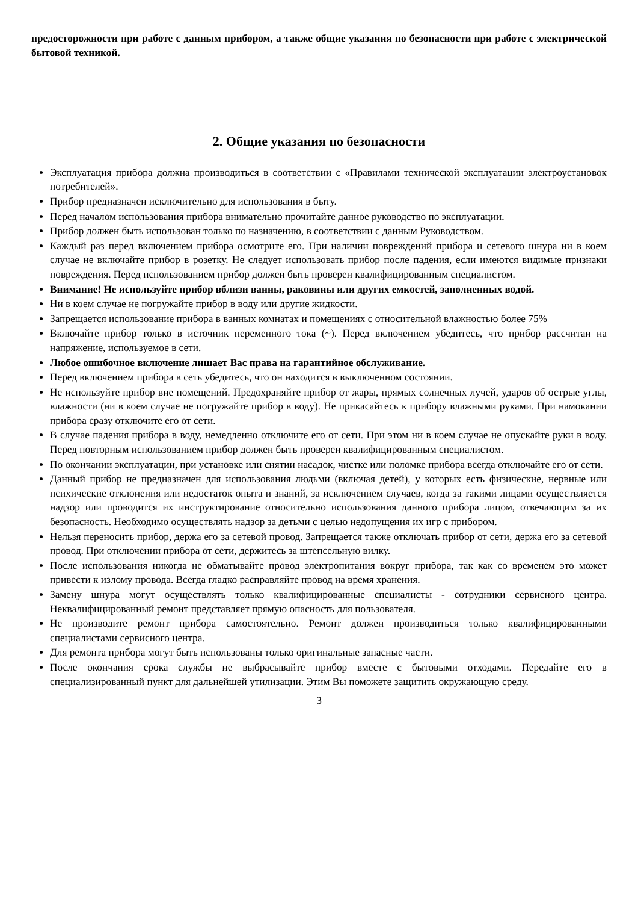предосторожности при работе с данным прибором, а также общие указания по безопасности при работе с электрической бытовой техникой.
2. Общие указания по безопасности
Эксплуатация прибора должна производиться в соответствии с «Правилами технической эксплуатации электроустановок потребителей».
Прибор предназначен исключительно для использования в быту.
Перед началом использования прибора внимательно прочитайте данное руководство по эксплуатации.
Прибор должен быть использован только по назначению, в соответствии с данным Руководством.
Каждый раз перед включением прибора осмотрите его. При наличии повреждений прибора и сетевого шнура ни в коем случае не включайте прибор в розетку. Не следует использовать прибор после падения, если имеются видимые признаки повреждения. Перед использованием прибор должен быть проверен квалифицированным специалистом.
Внимание! Не используйте прибор вблизи ванны, раковины или других емкостей, заполненных водой.
Ни в коем случае не погружайте прибор в воду или другие жидкости.
Запрещается использование прибора в ванных комнатах и помещениях с относительной влажностью более 75%
Включайте прибор только в источник переменного тока (~). Перед включением убедитесь, что прибор рассчитан на напряжение, используемое в сети.
Любое ошибочное включение лишает Вас права на гарантийное обслуживание.
Перед включением прибора в сеть убедитесь, что он находится в выключенном состоянии.
Не используйте прибор вне помещений. Предохраняйте прибор от жары, прямых солнечных лучей, ударов об острые углы, влажности (ни в коем случае не погружайте прибор в воду). Не прикасайтесь к прибору влажными руками. При намокании прибора сразу отключите его от сети.
В случае падения прибора в воду, немедленно отключите его от сети. При этом ни в коем случае не опускайте руки в воду. Перед повторным использованием прибор должен быть проверен квалифицированным специалистом.
По окончании эксплуатации, при установке или снятии насадок, чистке или поломке прибора всегда отключайте его от сети.
Данный прибор не предназначен для использования людьми (включая детей), у которых есть физические, нервные или психические отклонения или недостаток опыта и знаний, за исключением случаев, когда за такими лицами осуществляется надзор или проводится их инструктирование относительно использования данного прибора лицом, отвечающим за их безопасность. Необходимо осуществлять надзор за детьми с целью недопущения их игр с прибором.
Нельзя переносить прибор, держа его за сетевой провод. Запрещается также отключать прибор от сети, держа его за сетевой провод. При отключении прибора от сети, держитесь за штепсельную вилку.
После использования никогда не обматывайте провод электропитания вокруг прибора, так как со временем это может привести к излому провода. Всегда гладко расправляйте провод на время хранения.
Замену шнура могут осуществлять только квалифицированные специалисты - сотрудники сервисного центра. Неквалифицированный ремонт представляет прямую опасность для пользователя.
Не производите ремонт прибора самостоятельно. Ремонт должен производиться только квалифицированными специалистами сервисного центра.
Для ремонта прибора могут быть использованы только оригинальные запасные части.
После окончания срока службы не выбрасывайте прибор вместе с бытовыми отходами. Передайте его в специализированный пункт для дальнейшей утилизации. Этим Вы поможете защитить окружающую среду.
3